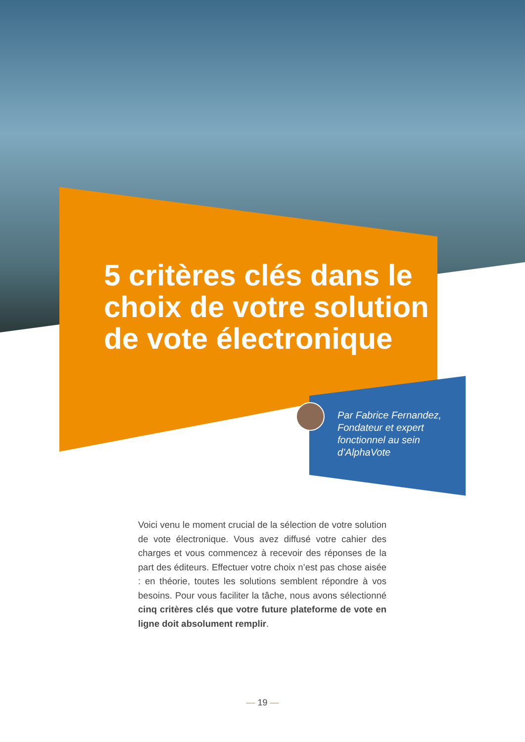5 critères clés dans le choix de votre solution de vote électronique
Par Fabrice Fernandez, Fondateur et expert fonctionnel au sein d’AlphaVote
Voici venu le moment crucial de la sélection de votre solution de vote électronique. Vous avez diffusé votre cahier des charges et vous commencez à recevoir des réponses de la part des éditeurs. Effectuer votre choix n’est pas chose aisée : en théorie, toutes les solutions semblent répondre à vos besoins. Pour vous faciliter la tâche, nous avons sélectionné cinq critères clés que votre future plateforme de vote en ligne doit absolument remplir.
— 19 —